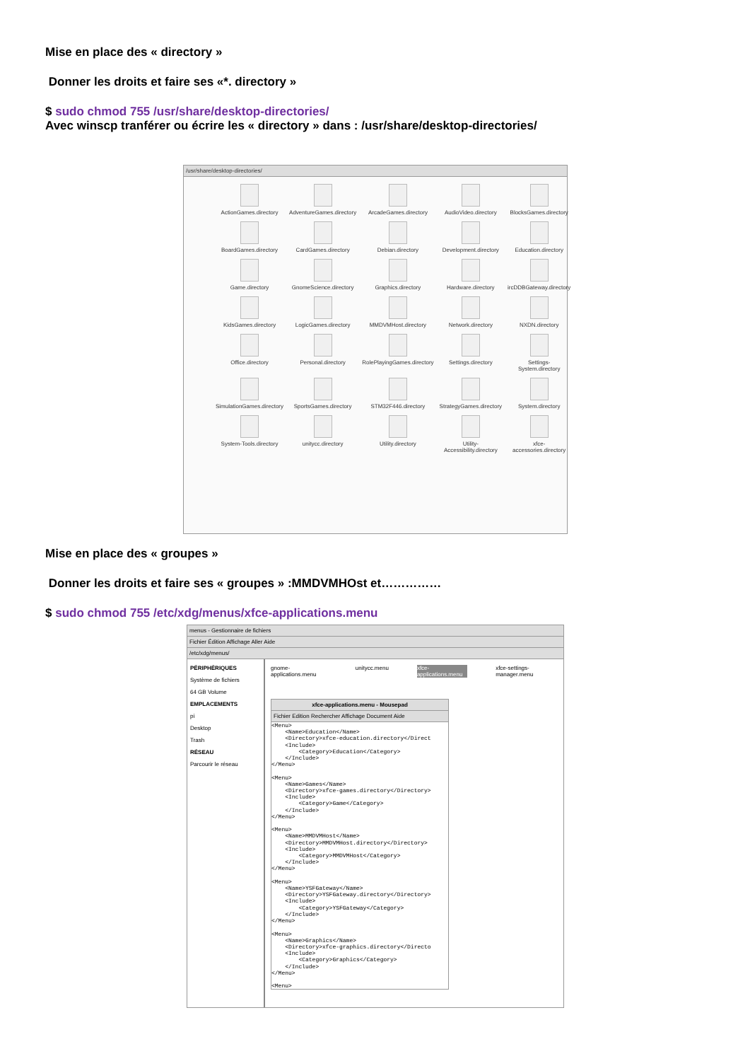Mise en place des « directory »
Donner les droits et faire ses «*. directory »
$ sudo chmod 755 /usr/share/desktop-directories/
Avec winscp tranférer ou écrire les « directory » dans : /usr/share/desktop-directories/
/usr/share/desktop-directories/
ActionGames.directory
AdventureGames.directory
ArcadeGames.directory
AudioVideo.directory
BlocksGames.directory
BoardGames.directory
CardGames.directory
Debian.directory
Development.directory
Education.directory
Game.directory
GnomeScience.directory
Graphics.directory
Hardware.directory
ircDDBGateway.directory
KidsGames.directory
LogicGames.directory
MMDVMHost.directory
Network.directory
NXDN.directory
Office.directory
Personal.directory
RolePlayingGames.directory
Settings.directory
Settings-System.directory
SimulationGames.directory
SportsGames.directory
STM32F446.directory
StrategyGames.directory
System.directory
System-Tools.directory
unitycc.directory
Utility.directory
Utility-Accessibility.directory
xfce-accessories.directory
Mise en place des « groupes »
Donner les droits et faire ses « groupes » :MMDVMHOst et……………
$ sudo chmod 755 /etc/xdg/menus/xfce-applications.menu
menus - Gestionnaire de fichiers
Fichier Édition Affichage Aller Aide
/etc/xdg/menus/
PÉRIPHÉRIQUES
Système de fichiers
64 GB Volume
EMPLACEMENTS
pi
Desktop
Trash
RÉSEAU
Parcourir le réseau
gnome-applications.menu unitycc.menu xfce-applications.menu xfce-settings-manager.menu
xfce-applications.menu - Mousepad
Fichier Edition Rechercher Affichage Document Aide
<Menu>
    <Name>Education</Name>
    <Directory>xfce-education.directory</Direct
    <Include>
        <Category>Education</Category>
    </Include>
</Menu>

<Menu>
    <Name>Games</Name>
    <Directory>xfce-games.directory</Directory>
    <Include>
        <Category>Game</Category>
    </Include>
</Menu>

<Menu>
    <Name>MMDVMHost</Name>
    <Directory>MMDVMHost.directory</Directory>
    <Include>
        <Category>MMDVMHost</Category>
    </Include>
</Menu>

<Menu>
    <Name>YSFGateway</Name>
    <Directory>YSFGateway.directory</Directory>
    <Include>
        <Category>YSFGateway</Category>
    </Include>
</Menu>

<Menu>
    <Name>Graphics</Name>
    <Directory>xfce-graphics.directory</Directo
    <Include>
        <Category>Graphics</Category>
    </Include>
</Menu>

<Menu>